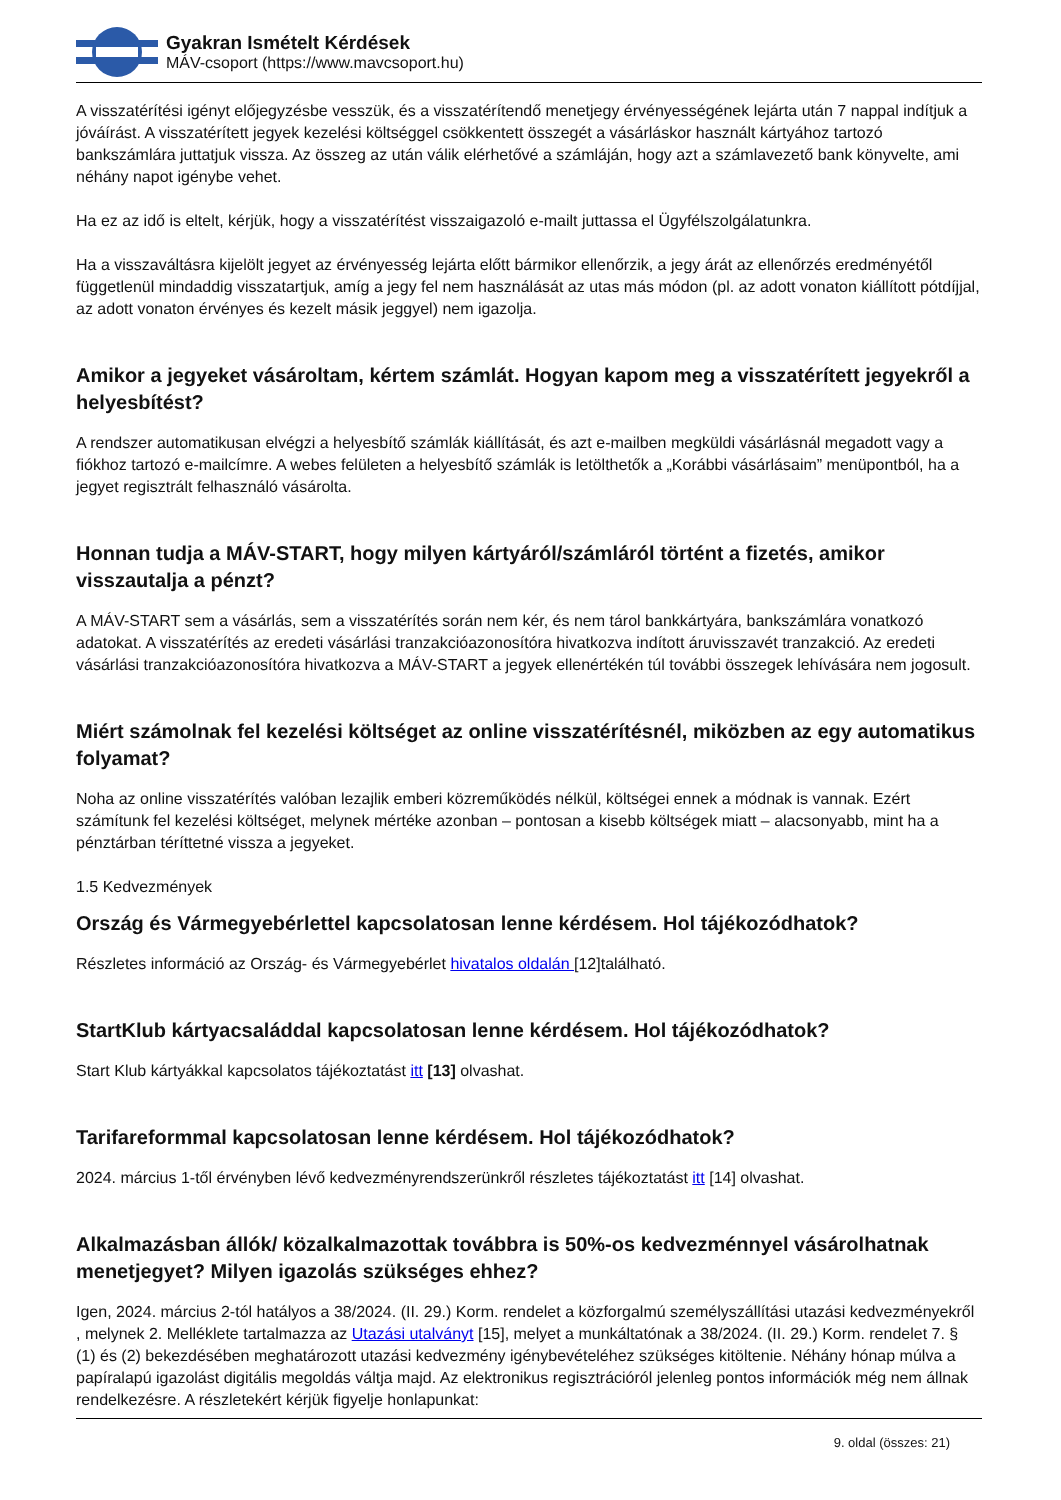Gyakran Ismételt Kérdések
MÁV-csoport (https://www.mavcsoport.hu)
A visszatérítési igényt előjegyzésbe vesszük, és a visszatérítendő menetjegy érvényességének lejárta után 7 nappal indítjuk a jóváírást. A visszatérített jegyek kezelési költséggel csökkentett összegét a vásárláskor használt kártyához tartozó bankszámlára juttatjuk vissza. Az összeg az után válik elérhetővé a számláján, hogy azt a számlavezető bank könyvelte, ami néhány napot igénybe vehet.
Ha ez az idő is eltelt, kérjük, hogy a visszatérítést visszaigazoló e-mailt juttassa el Ügyfélszolgálatunkra.
Ha a visszaváltásra kijelölt jegyet az érvényesség lejárta előtt bármikor ellenőrzik, a jegy árát az ellenőrzés eredményétől függetlenül mindaddig visszatartjuk, amíg a jegy fel nem használását az utas más módon (pl. az adott vonaton kiállított pótdíjjal, az adott vonaton érvényes és kezelt másik jeggyel) nem igazolja.
Amikor a jegyeket vásároltam, kértem számlát. Hogyan kapom meg a visszatérített jegyekről a helyesbítést?
A rendszer automatikusan elvégzi a helyesbítő számlák kiállítását, és azt e-mailben megküldi vásárlásnál megadott vagy a fiókhoz tartozó e-mailcímre. A webes felületen a helyesbítő számlák is letölthetők a „Korábbi vásárlásaim” menüpontból, ha a jegyet regisztrált felhasználó vásárolta.
Honnan tudja a MÁV-START, hogy milyen kártyáról/számláról történt a fizetés, amikor visszautalja a pénzt?
A MÁV-START sem a vásárlás, sem a visszatérítés során nem kér, és nem tárol bankkártyára, bankszámlára vonatkozó adatokat. A visszatérítés az eredeti vásárlási tranzakcióazonosítóra hivatkozva indított áruvisszavét tranzakció. Az eredeti vásárlási tranzakcióazonosítóra hivatkozva a MÁV-START a jegyek ellenértékén túl további összegek lehívására nem jogosult.
Miért számolnak fel kezelési költséget az online visszatérítésnél, miközben az egy automatikus folyamat?
Noha az online visszatérítés valóban lezajlik emberi közreműködés nélkül, költségei ennek a módnak is vannak. Ezért számítunk fel kezelési költséget, melynek mértéke azonban – pontosan a kisebb költségek miatt – alacsonyabb, mint ha a pénztárban téríttetné vissza a jegyeket.
1.5 Kedvezmények
Ország és Vármegyebérlettel kapcsolatosan lenne kérdésem. Hol tájékozódhatok?
Részletes információ az Ország- és Vármegyebérlet hivatalos oldalán [12]található.
StartKlub kártyacsaláddal kapcsolatosan lenne kérdésem. Hol tájékozódhatok?
Start Klub kártyákkal kapcsolatos tájékoztatást itt [13] olvashat.
Tarifareformmal kapcsolatosan lenne kérdésem. Hol tájékozódhatok?
2024. március 1-től érvényben lévő kedvezményrendszerünkről részletes tájékoztatást itt [14] olvashat.
Alkalmazásban állók/ közalkalmazottak továbbra is 50%-os kedvezménnyel vásárolhatnak menetjegyet? Milyen igazolás szükséges ehhez?
Igen, 2024. március 2-tól hatályos a 38/2024. (II. 29.) Korm. rendelet a közforgalmú személyszállítási utazási kedvezményekről , melynek 2. Melléklete tartalmazza az Utazási utalványt [15], melyet a munkáltatónak a 38/2024. (II. 29.) Korm. rendelet 7. § (1) és (2) bekezdésében meghatározott utazási kedvezmény igénybevételéhez szükséges kitöltenie. Néhány hónap múlva a papíralapú igazolást digitális megoldás váltja majd. Az elektronikus regisztrációról jelenleg pontos információk még nem állnak rendelkezésre. A részletekért kérjük figyelje honlapunkat:
9. oldal (összes: 21)